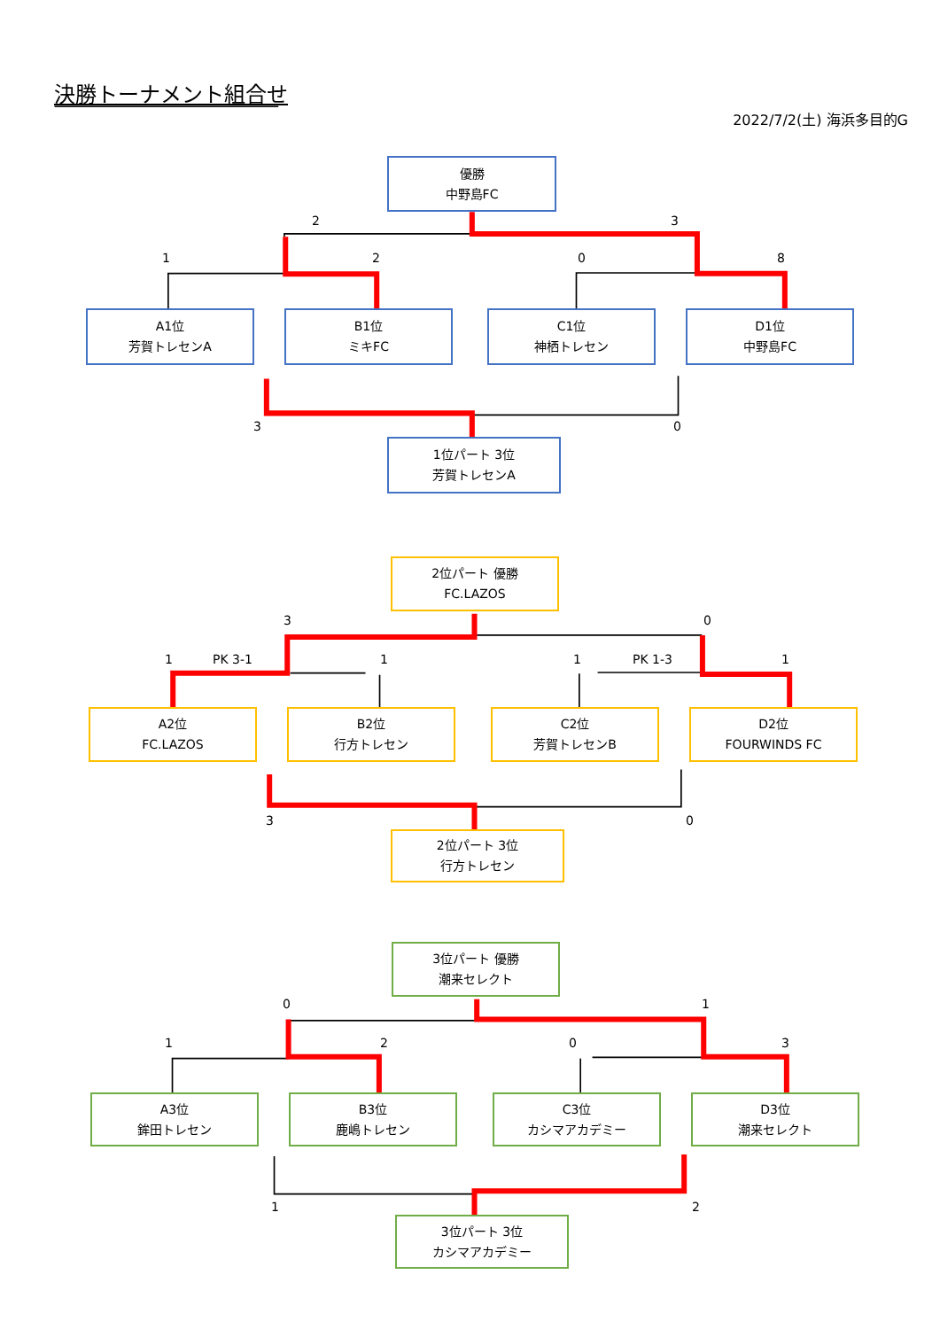決勝トーナメント組合せ
2022/7/2(土) 海浜多目的G
優勝
中野島FC
23
1208
A1位
芳賀トレセンA
B1位
ミキFC
C1位
神栖トレセン
D1位
中野島FC
30
1位パート 3位
芳賀トレセンA
2位パート 優勝
FC.LAZOS
30
1 PK 3-1 11 PK 1-3 1
A2位
FC.LAZOS
B2位
行方トレセン
C2位
芳賀トレセンB
D2位
FOURWINDS FC
30
2位パート 3位
行方トレセン
3位パート 優勝
潮来セレクト
01
1203
A3位
鉾田トレセン
B3位
鹿嶋トレセン
C3位
カシマアカデミー
D3位
潮来セレクト
12
3位パート 3位
カシマアカデミー